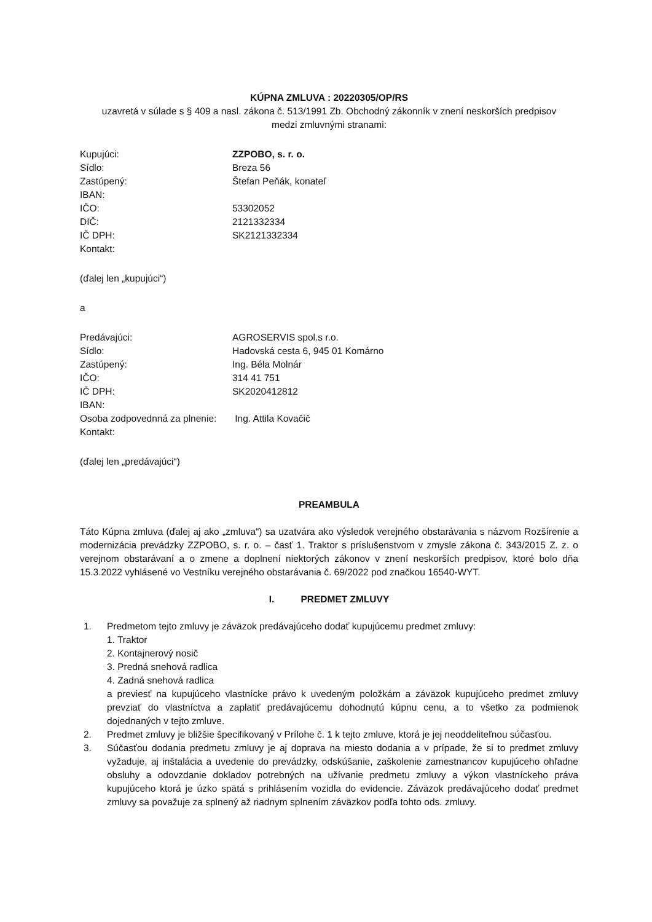KÚPNA ZMLUVA : 20220305/OP/RS
uzavretá v súlade s § 409 a nasl. zákona č. 513/1991 Zb. Obchodný zákonník v znení neskorších predpisov
medzi zmluvnými stranami:
| Kupujúci: | ZZPOBO, s. r. o. |
| Sídlo: | Breza 56 |
| Zastúpený: | Štefan Peňák, konateľ |
| IBAN: | |
| IČO: | 53302052 |
| DIČ: | 2121332334 |
| IČ DPH: | SK2121332334 |
| Kontakt: | |
(ďalej len „kupujúci“)
a
| Predávajúci: | AGROSERVIS spol.s r.o. |
| Sídlo: | Hadovská cesta 6, 945 01 Komárno |
| Zastúpený: | Ing. Béla Molnár |
| IČO: | 314 41 751 |
| IČ DPH: | SK2020412812 |
| IBAN: | |
| Osoba zodpovednná za plnenie: | Ing. Attila Kovačič |
| Kontakt: | |
(ďalej len „predávajúci“)
PREAMBULA
Táto Kúpna zmluva (ďalej aj ako „zmluva“) sa uzatvára ako výsledok verejného obstarávania s názvom Rozšírenie a modernizácia prevádzky ZZPOBO, s. r. o. – časť 1. Traktor s príslušenstvom v zmysle zákona č. 343/2015 Z. z. o verejnom obstarávaní a o zmene a doplnení niektorých zákonov v znení neskorších predpisov, ktoré bolo dňa 15.3.2022 vyhlásené vo Vestníku verejného obstarávania č. 69/2022 pod značkou 16540-WYT.
I. PREDMET ZMLUVY
1. Predmetom tejto zmluvy je záväzok predávajúceho dodať kupujúcemu predmet zmluvy:
1. Traktor
2. Kontajnerový nosič
3. Predná snehová radlica
4. Zadná snehová radlica
a previesť na kupujúceho vlastnícke právo k uvedeným položkám a záväzok kupujúceho predmet zmluvy prevziať do vlastníctva a zaplatiť predávajúcemu dohodnutú kúpnu cenu, a to všetko za podmienok dojednaných v tejto zmluve.
2. Predmet zmluvy je bližšie špecifikovaný v Prílohe č. 1 k tejto zmluve, ktorá je jej neoddeliteľnou súčasťou.
3. Súčasťou dodania predmetu zmluvy je aj doprava na miesto dodania a v prípade, že si to predmet zmluvy vyžaduje, aj inštalácia a uvedenie do prevádzky, odskúšanie, zaškolenie zamestnancov kupujúceho ohľadne obsluhy a odovzdanie dokladov potrebných na užívanie predmetu zmluvy a výkon vlastníckeho práva kupujúceho ktorá je úzko spätá s prihlásením vozidla do evidencie. Záväzok predávajúceho dodať predmet zmluvy sa považuje za splnený až riadnym splnením záväzkov podľa tohto ods. zmluvy.